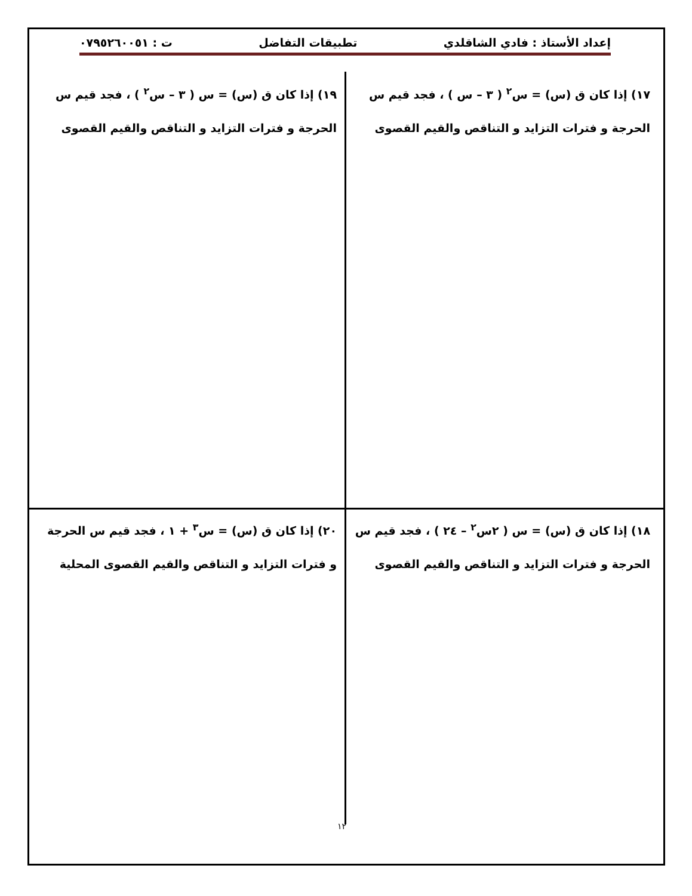إعداد الأستاذ : فادي الشاقلدي تطبيقات التفاضل ت : ٠٧٩٥٢٦٠٠٥١
١٧) إذا كان ق (س) = س<sup>٢</sup> ( ٣ – س ) ، فجد قيم س
الحرجة و فترات التزايد و التناقص والقيم القصوى
١٩) إذا كان ق (س) = س ( ٣ – س<sup>٢</sup> ) ، فجد قيم س
الحرجة و فترات التزايد و التناقص والقيم القصوى
١٨) إذا كان ق (س) = س ( ٢س<sup>٢</sup> – ٢٤ ) ، فجد قيم س
الحرجة و فترات التزايد و التناقص والقيم القصوى
٢٠) إذا كان ق (س) = س<sup>٣</sup> + ١ ، فجد قيم س الحرجة
و فترات التزايد و التناقص والقيم القصوى المحلية
١٢